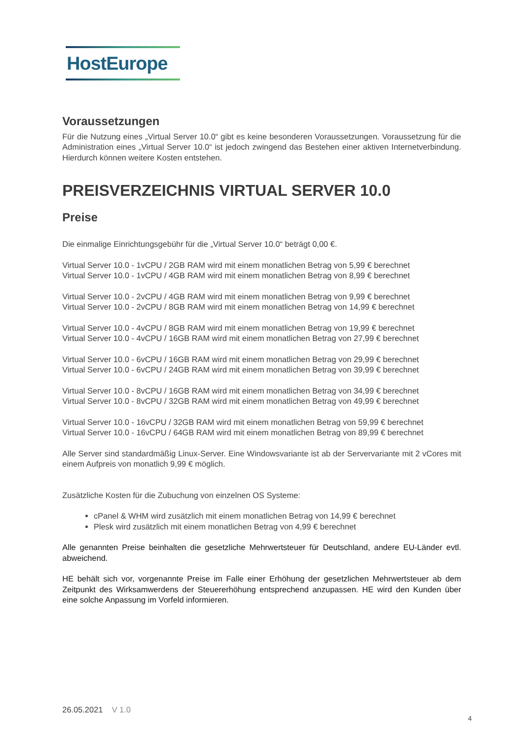HostEurope
Voraussetzungen
Für die Nutzung eines „Virtual Server 10.0“ gibt es keine besonderen Voraussetzungen. Voraussetzung für die Administration eines „Virtual Server 10.0“ ist jedoch zwingend das Bestehen einer aktiven Internetverbindung. Hierdurch können weitere Kosten entstehen.
PREISVERZEICHNIS VIRTUAL SERVER 10.0
Preise
Die einmalige Einrichtungsgebühr für die „Virtual Server 10.0“ beträgt 0,00 €.
Virtual Server 10.0 - 1vCPU / 2GB RAM wird mit einem monatlichen Betrag von 5,99 € berechnet
Virtual Server 10.0 - 1vCPU / 4GB RAM wird mit einem monatlichen Betrag von 8,99 € berechnet
Virtual Server 10.0 - 2vCPU / 4GB RAM wird mit einem monatlichen Betrag von 9,99 € berechnet
Virtual Server 10.0 - 2vCPU / 8GB RAM wird mit einem monatlichen Betrag von 14,99 € berechnet
Virtual Server 10.0 - 4vCPU / 8GB RAM wird mit einem monatlichen Betrag von 19,99 € berechnet
Virtual Server 10.0 - 4vCPU / 16GB RAM wird mit einem monatlichen Betrag von 27,99 € berechnet
Virtual Server 10.0 - 6vCPU / 16GB RAM wird mit einem monatlichen Betrag von 29,99 € berechnet
Virtual Server 10.0 - 6vCPU / 24GB RAM wird mit einem monatlichen Betrag von 39,99 € berechnet
Virtual Server 10.0 - 8vCPU / 16GB RAM wird mit einem monatlichen Betrag von 34,99 € berechnet
Virtual Server 10.0 - 8vCPU / 32GB RAM wird mit einem monatlichen Betrag von 49,99 € berechnet
Virtual Server 10.0 - 16vCPU / 32GB RAM wird mit einem monatlichen Betrag von 59,99 € berechnet
Virtual Server 10.0 - 16vCPU / 64GB RAM wird mit einem monatlichen Betrag von 89,99 € berechnet
Alle Server sind standardmäßig Linux-Server. Eine Windowsvariante ist ab der Servervariante mit 2 vCores mit einem Aufpreis von monatlich 9,99 € möglich.
Zusätzliche Kosten für die Zubuchung von einzelnen OS Systeme:
cPanel & WHM wird zusätzlich mit einem monatlichen Betrag von 14,99 € berechnet
Plesk wird zusätzlich mit einem monatlichen Betrag von 4,99 € berechnet
Alle genannten Preise beinhalten die gesetzliche Mehrwertsteuer für Deutschland, andere EU-Länder evtl. abweichend.
HE behält sich vor, vorgenannte Preise im Falle einer Erhöhung der gesetzlichen Mehrwertsteuer ab dem Zeitpunkt des Wirksamwerdens der Steuererhöhung entsprechend anzupassen. HE wird den Kunden über eine solche Anpassung im Vorfeld informieren.
26.05.2021 V 1.0
4